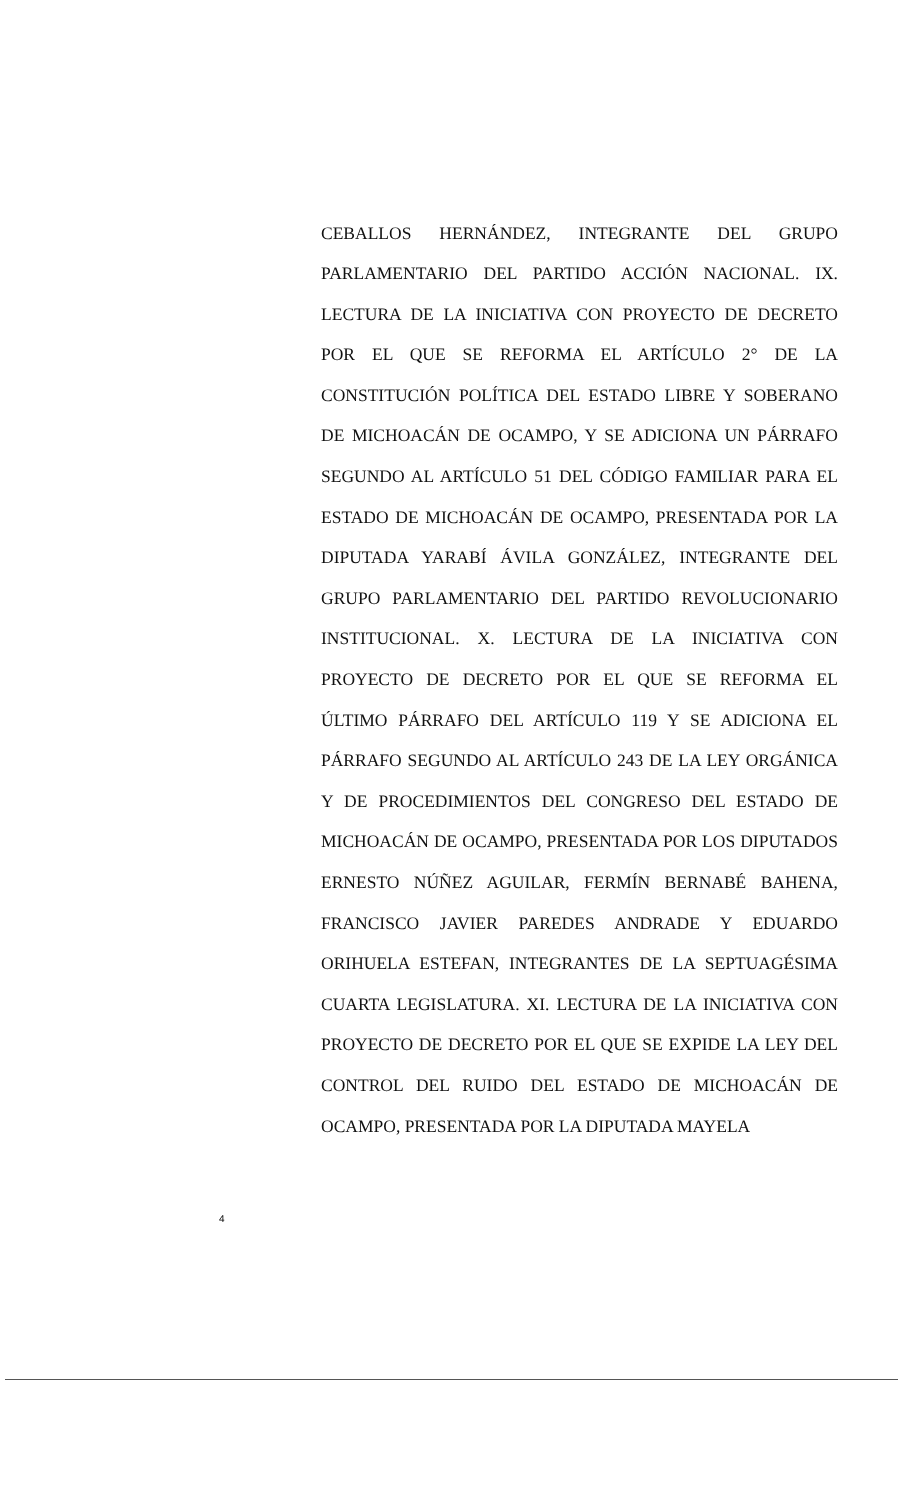CEBALLOS HERNÁNDEZ, INTEGRANTE DEL GRUPO PARLAMENTARIO DEL PARTIDO ACCIÓN NACIONAL. IX. LECTURA DE LA INICIATIVA CON PROYECTO DE DECRETO POR EL QUE SE REFORMA EL ARTÍCULO 2° DE LA CONSTITUCIÓN POLÍTICA DEL ESTADO LIBRE Y SOBERANO DE MICHOACÁN DE OCAMPO, Y SE ADICIONA UN PÁRRAFO SEGUNDO AL ARTÍCULO 51 DEL CÓDIGO FAMILIAR PARA EL ESTADO DE MICHOACÁN DE OCAMPO, PRESENTADA POR LA DIPUTADA YARABÍ ÁVILA GONZÁLEZ, INTEGRANTE DEL GRUPO PARLAMENTARIO DEL PARTIDO REVOLUCIONARIO INSTITUCIONAL. X. LECTURA DE LA INICIATIVA CON PROYECTO DE DECRETO POR EL QUE SE REFORMA EL ÚLTIMO PÁRRAFO DEL ARTÍCULO 119 Y SE ADICIONA EL PÁRRAFO SEGUNDO AL ARTÍCULO 243 DE LA LEY ORGÁNICA Y DE PROCEDIMIENTOS DEL CONGRESO DEL ESTADO DE MICHOACÁN DE OCAMPO, PRESENTADA POR LOS DIPUTADOS ERNESTO NÚÑEZ AGUILAR, FERMÍN BERNABÉ BAHENA, FRANCISCO JAVIER PAREDES ANDRADE Y EDUARDO ORIHUELA ESTEFAN, INTEGRANTES DE LA SEPTUAGÉSIMA CUARTA LEGISLATURA. XI. LECTURA DE LA INICIATIVA CON PROYECTO DE DECRETO POR EL QUE SE EXPIDE LA LEY DEL CONTROL DEL RUIDO DEL ESTADO DE MICHOACÁN DE OCAMPO, PRESENTADA POR LA DIPUTADA MAYELA
4